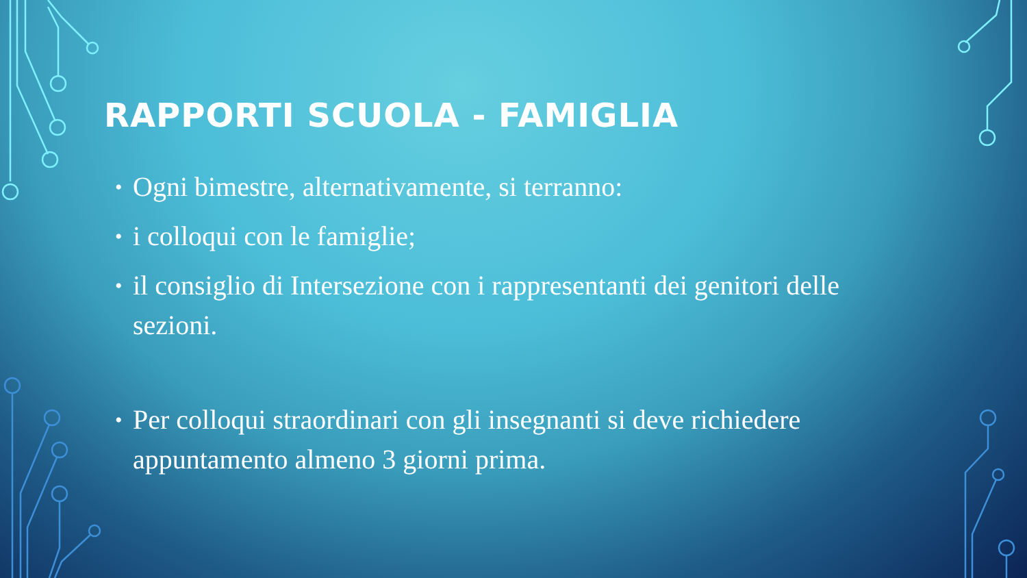RAPPORTI SCUOLA - FAMIGLIA
• Ogni bimestre, alternativamente, si terranno:
• i colloqui con le famiglie;
• il consiglio di Intersezione con i rappresentanti dei genitori delle sezioni.
• Per colloqui straordinari con gli insegnanti si deve richiedere appuntamento almeno 3 giorni prima.